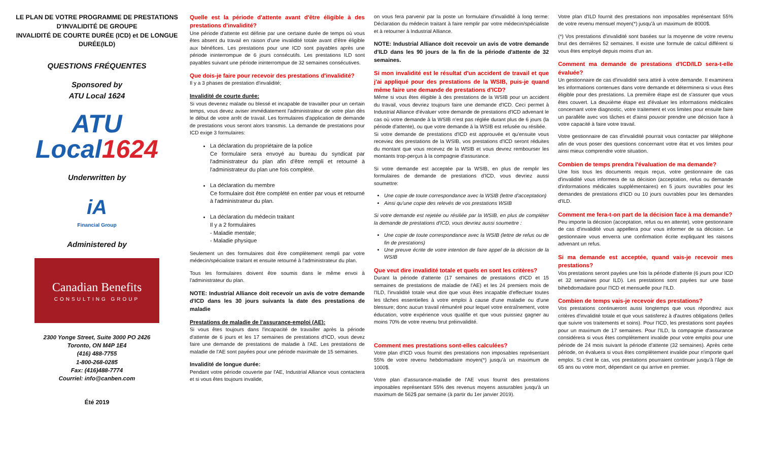LE PLAN DE VOTRE PROGRAMME DE PRESTATIONS D'INVALIDITÉ DE GROUPE
INVALIDITÉ DE COURTE DURÉE (ICD) et DE LONGUE DURÉE(ILD)
QUESTIONS FRÉQUENTES
Sponsored by
ATU Local 1624
ATU
Local 1624
Underwritten by
iA
Financial Group
Administered by
Canadian Benefits
CONSULTING GROUP
2300 Yonge Street, Suite 3000 PO 2426
Toronto, ON M4P 1E4
(416) 488-7755
1-800-268-0285
Fax: (416)488-7774
Courriel: info@canben.com
Été 2019
Quelle est la période d'attente avant d'être éligible à des prestations d'invalidité?
Une période d'attente est définie par une certaine durée de temps où vous êtes absent du travail en raison d'une invalidité totale avant d'être éligible aux bénéfices. Les prestations pour une ICD sont payables après une période ininterrompue de 6 jours consécutifs. Les prestations ILD sont payables suivant une période ininterrompue de 32 semaines consécutives.
Que dois-je faire pour recevoir des prestations d'invalidité?
Il y a 3 phases de prestation d'invalidité;
Invalidité de courte durée:
Si vous devenez malade ou blessé et incapable de travailler pour un certain temps, vous devez aviser immédiatement l'administrateur de votre plan dès le début de votre arrêt de travail. Les formulaires d'application de demande de prestations vous seront alors transmis. La demande de prestations pour ICD exige 3 formulaires:
La déclaration du propriétaire de la police
Ce formulaire sera envoyé au bureau du syndicat par l'administrateur du plan afin d'être rempli et retourné à l'administrateur du plan une fois complété.
La déclaration du membre
Ce formulaire doit être complété en entier par vous et retourné à l'administrateur du plan.
La déclaration du médecin traitant
Il y a 2 formulaires
- Maladie mentale;
- Maladie physique
Seulement un des formulaires doit être complètement rempli par votre médecin/spécialiste traitant et ensuite retourné à l'administrateur du plan.
Tous les formulaires doivent être soumis dans le même envoi à l'administrateur du plan.
NOTE: Industrial Alliance doit recevoir un avis de votre demande d'ICD dans les 30 jours suivants la date des prestations de maladie
Prestations de maladie de l'assurance-emploi (AE):
Si vous êtes toujours dans l'incapacité de travailler après la période d'attente de 6 jours et les 17 semaines de prestations d'ICD, vous devez faire une demande de prestations de maladie à l'AE. Les prestations de maladie de l'AE sont payées pour une période maximale de 15 semaines.
Invalidité de longue durée:
Pendant votre période couverte par l'AE, Industrial Alliance vous contactera et si vous êtes toujours invalide,
on vous fera parvenir par la poste un formulaire d'invalidité à long terme: Déclaration du médecin traitant à faire remplir par votre médecin/spécialiste et à retourner à Industrial Alliance.
NOTE: Industrial Alliance doit recevoir un avis de votre demande d'ILD dans les 90 jours de la fin de la période d'attente de 32 semaines.
Si mon invalidité est le résultat d'un accident de travail et que j'ai appliqué pour des prestations de la WSIB, puis-je quand même faire une demande de prestations d'ICD?
Même si vous êtes éligible à des prestations de la WSIB pour un accident du travail, vous devriez toujours faire une demande d'ICD. Ceci permet à Industrial Alliance d'évaluer votre demande de prestations d'ICD advenant le cas où votre demande à la WSIB n'est pas réglée durant plus de 6 jours (la période d'attente), ou que votre demande à la WSIB est refusée ou résiliée.
Si votre demande de prestations d'ICD est approuvée et qu'ensuite vous receviez des prestations de la WSIB, vos prestations d'ICD seront réduites du montant que vous recevez de la WSIB et vous devrez rembourser les montants trop-perçus à la compagnie d'assurance.
Si votre demande est acceptée par la WSIB, en plus de remplir les formulaires de demande de prestations d'ICD, vous devriez aussi soumettre:
Une copie de toute correspondance avec la WSIB (lettre d'acceptation)
Ainsi qu'une copie des relevés de vos prestations WSIB
Si votre demande est rejetée ou résiliée par la WSIB, en plus de compléter la demande de prestations d'ICD, vous devriez aussi soumettre :
Une copie de toute correspondance avec la WSIB (lettre de refus ou de fin de prestations)
Une preuve écrite de votre intention de faire appel de la décision de la WSIB
Que veut dire invalidité totale et quels en sont les critères?
Durant la période d'attente (17 semaines de prestations d'ICD et 15 semaines de prestations de maladie de l'AE) et les 24 premiers mois de l'ILD, l'invalidité totale veut dire que vous êtes incapable d'effectuer toutes les tâches essentielles à votre emploi à cause d'une maladie ou d'une blessure; donc aucun travail rémunéré pour lequel votre entraînement, votre éducation, votre expérience vous qualifie et que vous puissiez gagner au moins 70% de votre revenu brut préinvalidité.
Comment mes prestations sont-elles calculées?
Votre plan d'ICD vous fournit des prestations non imposables représentant 55% de votre revenu hebdomadaire moyen(*) jusqu'à un maximum de 1000$.
Votre plan d'assurance-maladie de l'AE vous fournit des prestations imposables représentant 55% des revenus moyens assurables jusqu'à un maximum de 562$ par semaine (à partir du 1er janvier 2019).
Votre plan d'ILD fournit des prestations non imposables représentant 55% de votre revenu mensuel moyen(*) jusqu'à un maximum de 8000$.
(*) Vos prestations d'invalidité sont basées sur la moyenne de votre revenu brut des dernières 52 semaines. Il existe une formule de calcul différent si vous êtes employé depuis moins d'un an.
Comment ma demande de prestations d'ICD/ILD sera-t-elle évaluée?
Un gestionnaire de cas d'invalidité sera attiré à votre demande. Il examinera les informations contenues dans votre demande et déterminera si vous êtes éligible pour des prestations. La première étape est de s'assurer que vous êtes couvert. La deuxième étape est d'évaluer les informations médicales concernant votre diagnostic, votre traitement et vos limites pour ensuite faire un parallèle avec vos tâches et d'ainsi pouvoir prendre une décision face à votre capacité à faire votre travail.
Votre gestionnaire de cas d'invalidité pourrait vous contacter par téléphone afin de vous poser des questions concernant votre état et vos limites pour ainsi mieux comprendre votre situation.
Combien de temps prendra l'évaluation de ma demande?
Une fois tous les documents requis reçus, votre gestionnaire de cas d'invalidité vous informera de sa décision (acceptation, refus ou demande d'informations médicales supplémentaires) en 5 jours ouvrables pour les demandes de prestations d'ICD ou 10 jours ouvrables pour les demandes d'ILD.
Comment me fera-t-on part de la décision face à ma demande?
Peu importe la décision (acceptation, refus ou en attente), votre gestionnaire de cas d'invalidité vous appellera pour vous informer de sa décision. Le gestionnaire vous enverra une confirmation écrite expliquant les raisons advenant un refus.
Si ma demande est acceptée, quand vais-je recevoir mes prestations?
Vos prestations seront payées une fois la période d'attente (6 jours pour ICD et 32 semaines pour ILD). Les prestations sont payées sur une base bihebdomadaire pour l'ICD et mensuelle pour l'ILD.
Combien de temps vais-je recevoir des prestations?
Vos prestations continueront aussi longtemps que vous répondrez aux critères d'invalidité totale et que vous satisferez à d'autres obligations (telles que suivre vos traitements et soins). Pour l'ICD, les prestations sont payées pour un maximum de 17 semaines. Pour l'ILD, la compagnie d'assurance considérera si vous êtes complètement invalide pour votre emploi pour une période de 24 mois suivant la période d'attente (32 semaines). Après cette période, on évaluera si vous êtes complètement invalide pour n'importe quel emploi. Si c'est le cas, vos prestations pourraient continuer jusqu'à l'âge de 65 ans ou votre mort, dépendant ce qui arrive en premier.